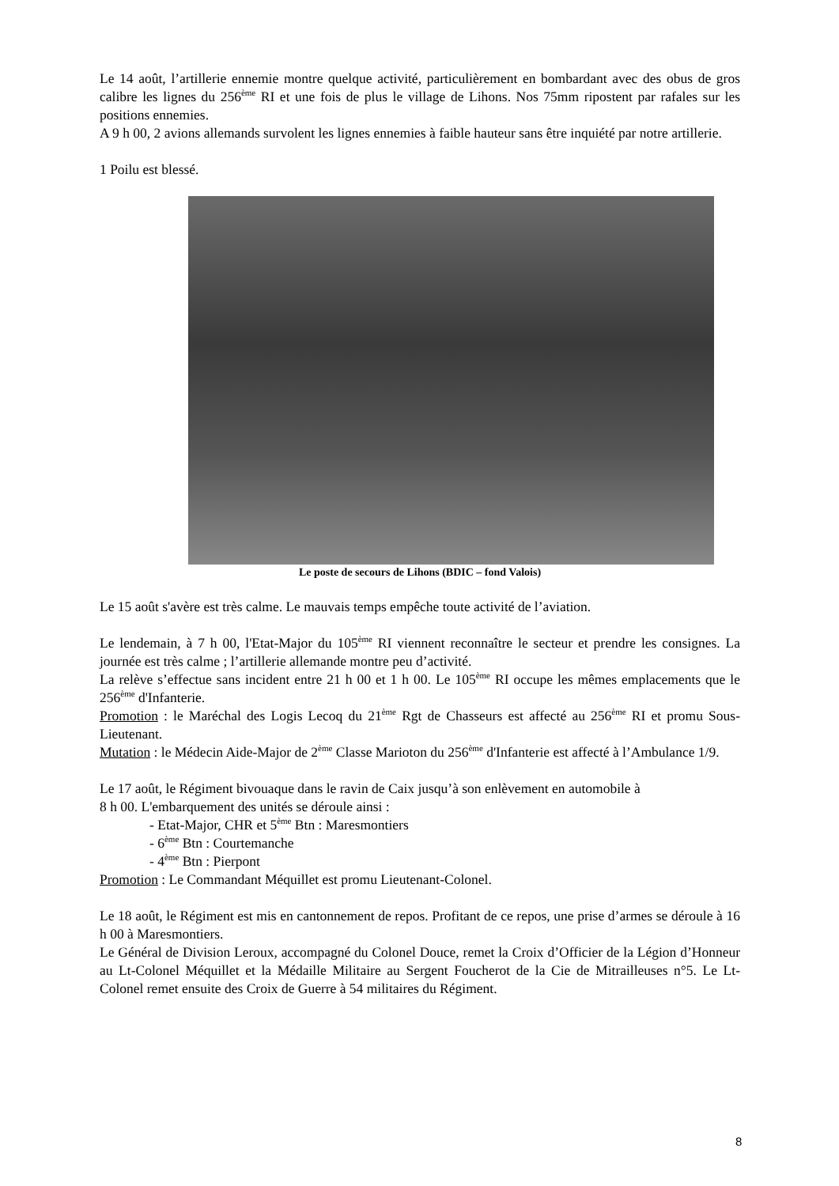Le 14 août, l’artillerie ennemie montre quelque activité, particulièrement en bombardant avec des obus de gros calibre les lignes du 256<sup>ème</sup> RI et une fois de plus le village de Lihons. Nos 75mm ripostent par rafales sur les positions ennemies.
A 9 h 00, 2 avions allemands survolent les lignes ennemies à faible hauteur sans être inquiété par notre artillerie.
1 Poilu est blessé.
Le poste de secours de Lihons (BDIC – fond Valois)
Le 15 août s'avère est très calme. Le mauvais temps empêche toute activité de l’aviation.
Le lendemain, à 7 h 00, l'Etat-Major du 105<sup>ème</sup> RI viennent reconnaître le secteur et prendre les consignes. La journée est très calme ; l’artillerie allemande montre peu d’activité.
La relève s’effectue sans incident entre 21 h 00 et 1 h 00. Le 105<sup>ème</sup> RI occupe les mêmes emplacements que le 256<sup>ème</sup> d'Infanterie.
Promotion : le Maréchal des Logis Lecoq du 21<sup>ème</sup> Rgt de Chasseurs est affecté au 256<sup>ème</sup> RI et promu Sous-Lieutenant.
Mutation : le Médecin Aide-Major de 2<sup>ème</sup> Classe Marioton du 256<sup>ème</sup> d'Infanterie est affecté à l’Ambulance 1/9.
Le 17 août, le Régiment bivouaque dans le ravin de Caix jusqu’à son enlèvement en automobile à
8 h 00. L'embarquement des unités se déroule ainsi :
- Etat-Major, CHR et 5<sup>ème</sup> Btn : Maresmontiers
- 6<sup>ème</sup> Btn : Courtemanche
- 4<sup>ème</sup> Btn : Pierpont
Promotion : Le Commandant Méquillet est promu Lieutenant-Colonel.
Le 18 août, le Régiment est mis en cantonnement de repos. Profitant de ce repos, une prise d’armes se déroule à 16 h 00 à Maresmontiers.
Le Général de Division Leroux, accompagné du Colonel Douce, remet la Croix d’Officier de la Légion d’Honneur au Lt-Colonel Méquillet et la Médaille Militaire au Sergent Foucherot de la Cie de Mitrailleuses n°5. Le Lt-Colonel remet ensuite des Croix de Guerre à 54 militaires du Régiment.
8